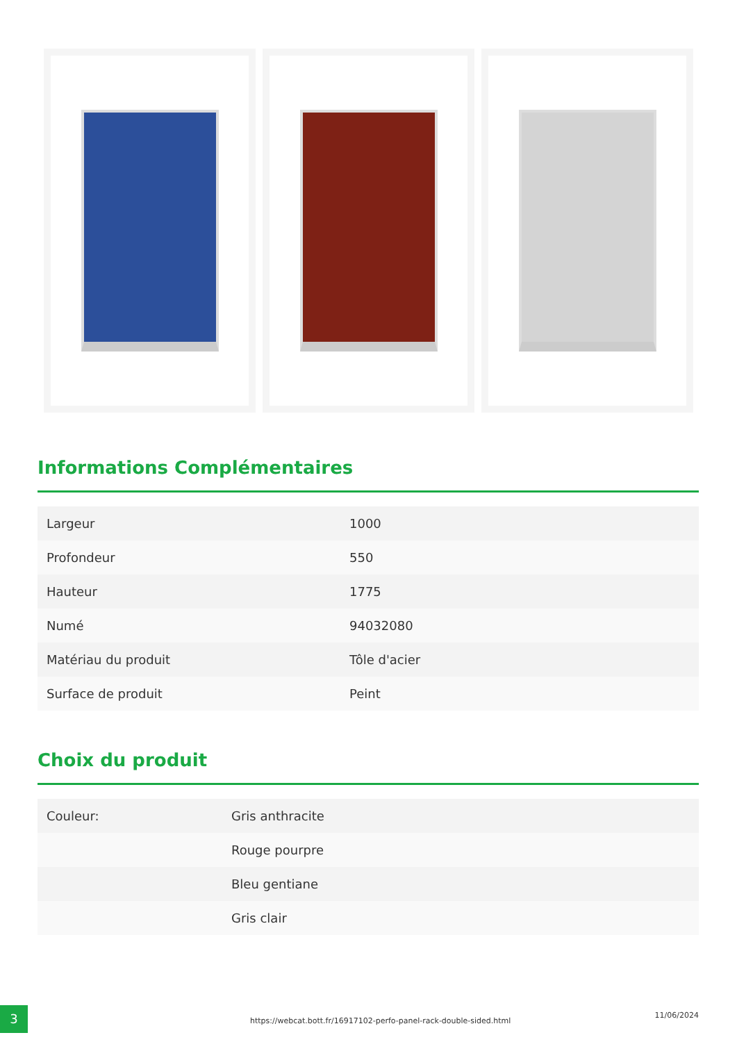Informations Complémentaires
| Largeur | 1000 |
| Profondeur | 550 |
| Hauteur | 1775 |
| Numé | 94032080 |
| Matériau du produit | Tôle d'acier |
| Surface de produit | Peint |
Choix du produit
| Couleur: | Gris anthracite |
| | Rouge pourpre |
| | Bleu gentiane |
| | Gris clair |
3
https://webcat.bott.fr/16917102-perfo-panel-rack-double-sided.html
11/06/2024